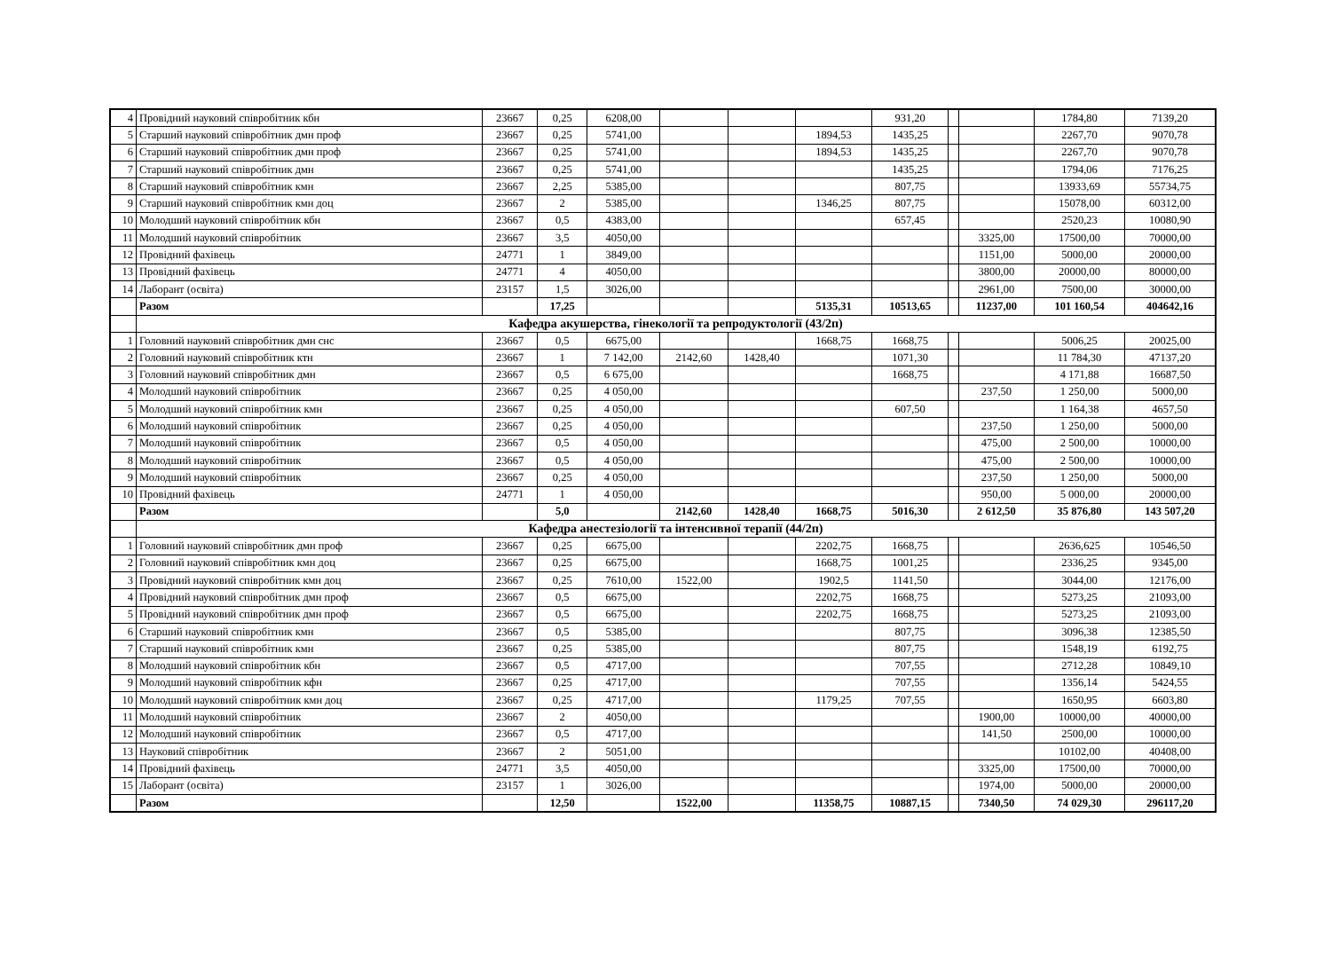| 4 | Провідний науковий співробітник кбн | 23667 | 0,25 | 6208,00 | | | | 931,20 | | | 1784,80 | 7139,20 |
| 5 | Старший науковий співробітник дмн проф | 23667 | 0,25 | 5741,00 | | | 1894,53 | 1435,25 | | | 2267,70 | 9070,78 |
| 6 | Старший науковий співробітник дмн проф | 23667 | 0,25 | 5741,00 | | | 1894,53 | 1435,25 | | | 2267,70 | 9070,78 |
| 7 | Старший науковий співробітник дмн | 23667 | 0,25 | 5741,00 | | | | 1435,25 | | | 1794,06 | 7176,25 |
| 8 | Старший науковий співробітник кмн | 23667 | 2,25 | 5385,00 | | | | 807,75 | | | 13933,69 | 55734,75 |
| 9 | Старший науковий співробітник кмн доц | 23667 | 2 | 5385,00 | | | 1346,25 | 807,75 | | | 15078,00 | 60312,00 |
| 10 | Молодший науковий співробітник кбн | 23667 | 0,5 | 4383,00 | | | | 657,45 | | | 2520,23 | 10080,90 |
| 11 | Молодший науковий співробітник | 23667 | 3,5 | 4050,00 | | | | | | 3325,00 | 17500,00 | 70000,00 |
| 12 | Провідний фахівець | 24771 | 1 | 3849,00 | | | | | | 1151,00 | 5000,00 | 20000,00 |
| 13 | Провідний фахівець | 24771 | 4 | 4050,00 | | | | | | 3800,00 | 20000,00 | 80000,00 |
| 14 | Лаборант (освіта) | 23157 | 1,5 | 3026,00 | | | | | | 2961,00 | 7500,00 | 30000,00 |
| | Разом | | 17,25 | | | | 5135,31 | 10513,65 | | 11237,00 | 101 160,54 | 404642,16 |
| | Кафедра акушерства, гінекології та репродуктології (43/2п) | | | | | | | | | | | |
| 1 | Головний науковий співробітник дмн снс | 23667 | 0,5 | 6675,00 | | | 1668,75 | 1668,75 | | | 5006,25 | 20025,00 |
| 2 | Головний науковий співробітник ктн | 23667 | 1 | 7 142,00 | 2142,60 | 1428,40 | | 1071,30 | | | 11 784,30 | 47137,20 |
| 3 | Головний науковий співробітник дмн | 23667 | 0,5 | 6 675,00 | | | | 1668,75 | | | 4 171,88 | 16687,50 |
| 4 | Молодший науковий співробітник | 23667 | 0,25 | 4 050,00 | | | | | | 237,50 | 1 250,00 | 5000,00 |
| 5 | Молодший науковий співробітник кмн | 23667 | 0,25 | 4 050,00 | | | | 607,50 | | | 1 164,38 | 4657,50 |
| 6 | Молодший науковий співробітник | 23667 | 0,25 | 4 050,00 | | | | | | 237,50 | 1 250,00 | 5000,00 |
| 7 | Молодший науковий співробітник | 23667 | 0,5 | 4 050,00 | | | | | | 475,00 | 2 500,00 | 10000,00 |
| 8 | Молодший науковий співробітник | 23667 | 0,5 | 4 050,00 | | | | | | 475,00 | 2 500,00 | 10000,00 |
| 9 | Молодший науковий співробітник | 23667 | 0,25 | 4 050,00 | | | | | | 237,50 | 1 250,00 | 5000,00 |
| 10 | Провідний фахівець | 24771 | 1 | 4 050,00 | | | | | | 950,00 | 5 000,00 | 20000,00 |
| | Разом | | 5,0 | | 2142,60 | 1428,40 | 1668,75 | 5016,30 | | 2 612,50 | 35 876,80 | 143 507,20 |
| | Кафедра анестезіології та інтенсивної терапії (44/2п) | | | | | | | | | | | |
| 1 | Головний науковий співробітник дмн проф | 23667 | 0,25 | 6675,00 | | | 2202,75 | 1668,75 | | | 2636,625 | 10546,50 |
| 2 | Головний науковий співробітник кмн доц | 23667 | 0,25 | 6675,00 | | | 1668,75 | 1001,25 | | | 2336,25 | 9345,00 |
| 3 | Провідний науковий співробітник кмн доц | 23667 | 0,25 | 7610,00 | 1522,00 | | 1902,5 | 1141,50 | | | 3044,00 | 12176,00 |
| 4 | Провідний науковий співробітник дмн проф | 23667 | 0,5 | 6675,00 | | | 2202,75 | 1668,75 | | | 5273,25 | 21093,00 |
| 5 | Провідний науковий співробітник дмн проф | 23667 | 0,5 | 6675,00 | | | 2202,75 | 1668,75 | | | 5273,25 | 21093,00 |
| 6 | Старший науковий співробітник кмн | 23667 | 0,5 | 5385,00 | | | | 807,75 | | | 3096,38 | 12385,50 |
| 7 | Старший науковий співробітник кмн | 23667 | 0,25 | 5385,00 | | | | 807,75 | | | 1548,19 | 6192,75 |
| 8 | Молодший науковий співробітник кбн | 23667 | 0,5 | 4717,00 | | | | 707,55 | | | 2712,28 | 10849,10 |
| 9 | Молодший науковий співробітник кфн | 23667 | 0,25 | 4717,00 | | | | 707,55 | | | 1356,14 | 5424,55 |
| 10 | Молодший науковий співробітник кмн доц | 23667 | 0,25 | 4717,00 | | | 1179,25 | 707,55 | | | 1650,95 | 6603,80 |
| 11 | Молодший науковий співробітник | 23667 | 2 | 4050,00 | | | | | | 1900,00 | 10000,00 | 40000,00 |
| 12 | Молодший науковий співробітник | 23667 | 0,5 | 4717,00 | | | | | | 141,50 | 2500,00 | 10000,00 |
| 13 | Науковий співробітник | 23667 | 2 | 5051,00 | | | | | | | 10102,00 | 40408,00 |
| 14 | Провідний фахівець | 24771 | 3,5 | 4050,00 | | | | | | 3325,00 | 17500,00 | 70000,00 |
| 15 | Лаборант (освіта) | 23157 | 1 | 3026,00 | | | | | | 1974,00 | 5000,00 | 20000,00 |
| | Разом | | 12,50 | | 1522,00 | | 11358,75 | 10887,15 | | 7340,50 | 74 029,30 | 296117,20 |